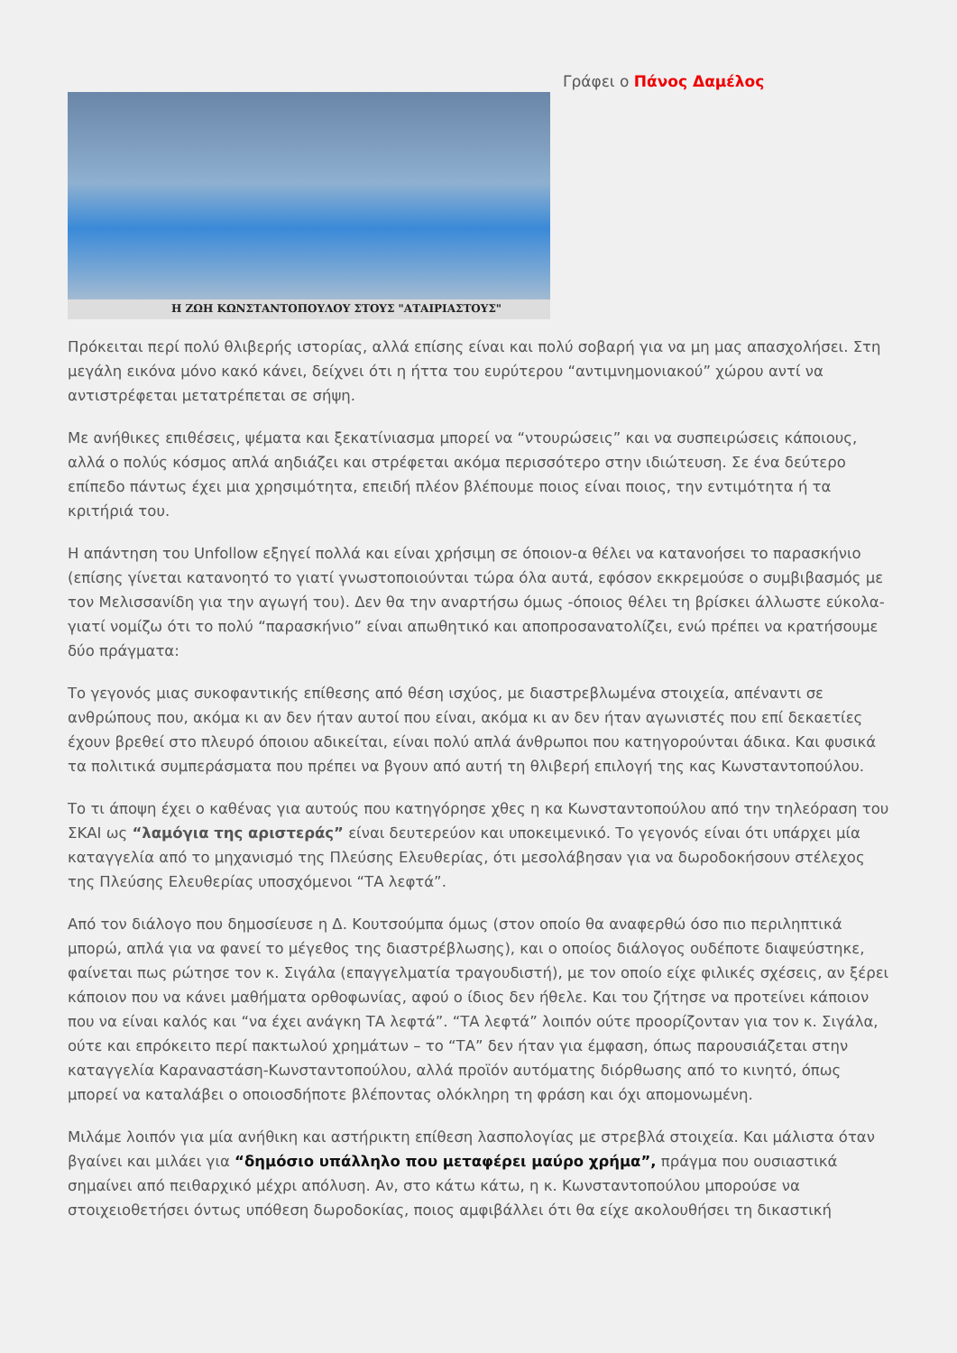Η ΖΩΗ ΚΩΝΣΤΑΝΤΟΠΟΥΛΟΥ ΣΤΟΥΣ "ΑΤΑΙΡΙΑΣΤΟΥΣ"
Γράφει ο Πάνος Δαμέλος
Πρόκειται περί πολύ θλιβερής ιστορίας, αλλά επίσης είναι και πολύ σοβαρή για να μη μας απασχολήσει. Στη μεγάλη εικόνα μόνο κακό κάνει, δείχνει ότι η ήττα του ευρύτερου “αντιμνημονιακού” χώρου αντί να αντιστρέφεται μετατρέπεται σε σήψη.
Με ανήθικες επιθέσεις, ψέματα και ξεκατίνιασμα μπορεί να “ντουρώσεις” και να συσπειρώσεις κάποιους, αλλά ο πολύς κόσμος απλά αηδιάζει και στρέφεται ακόμα περισσότερο στην ιδιώτευση. Σε ένα δεύτερο επίπεδο πάντως έχει μια χρησιμότητα, επειδή πλέον βλέπουμε ποιος είναι ποιος, την εντιμότητα ή τα κριτήριά του.
Η απάντηση του Unfollow εξηγεί πολλά και είναι χρήσιμη σε όποιον-α θέλει να κατανοήσει το παρασκήνιο (επίσης γίνεται κατανοητό το γιατί γνωστοποιούνται τώρα όλα αυτά, εφόσον εκκρεμούσε ο συμβιβασμός με τον Μελισσανίδη για την αγωγή του). Δεν θα την αναρτήσω όμως -όποιος θέλει τη βρίσκει άλλωστε εύκολα- γιατί νομίζω ότι το πολύ “παρασκήνιο” είναι απωθητικό και αποπροσανατολίζει, ενώ πρέπει να κρατήσουμε δύο πράγματα:
Το γεγονός μιας συκοφαντικής επίθεσης από θέση ισχύος, με διαστρεβλωμένα στοιχεία, απέναντι σε ανθρώπους που, ακόμα κι αν δεν ήταν αυτοί που είναι, ακόμα κι αν δεν ήταν αγωνιστές που επί δεκαετίες έχουν βρεθεί στο πλευρό όποιου αδικείται, είναι πολύ απλά άνθρωποι που κατηγορούνται άδικα. Και φυσικά τα πολιτικά συμπεράσματα που πρέπει να βγουν από αυτή τη θλιβερή επιλογή της κας Κωνσταντοπούλου.
Το τι άποψη έχει ο καθένας για αυτούς που κατηγόρησε χθες η κα Κωνσταντοπούλου από την τηλεόραση του ΣΚΑΙ ως “λαμόγια της αριστεράς” είναι δευτερεύον και υποκειμενικό. Το γεγονός είναι ότι υπάρχει μία καταγγελία από το μηχανισμό της Πλεύσης Ελευθερίας, ότι μεσολάβησαν για να δωροδοκήσουν στέλεχος της Πλεύσης Ελευθερίας υποσχόμενοι “ΤΑ λεφτά”.
Από τον διάλογο που δημοσίευσε η Δ. Κουτσούμπα όμως (στον οποίο θα αναφερθώ όσο πιο περιληπτικά μπορώ, απλά για να φανεί το μέγεθος της διαστρέβλωσης), και ο οποίος διάλογος ουδέποτε διαψεύστηκε, φαίνεται πως ρώτησε τον κ. Σιγάλα (επαγγελματία τραγουδιστή), με τον οποίο είχε φιλικές σχέσεις, αν ξέρει κάποιον που να κάνει μαθήματα ορθοφωνίας, αφού ο ίδιος δεν ήθελε. Και του ζήτησε να προτείνει κάποιον που να είναι καλός και “να έχει ανάγκη ΤΑ λεφτά”. “ΤΑ λεφτά” λοιπόν ούτε προορίζονταν για τον κ. Σιγάλα, ούτε και επρόκειτο περί πακτωλού χρημάτων – το “ΤΑ” δεν ήταν για έμφαση, όπως παρουσιάζεται στην καταγγελία Καραναστάση-Κωνσταντοπούλου, αλλά προϊόν αυτόματης διόρθωσης από το κινητό, όπως μπορεί να καταλάβει ο οποιοσδήποτε βλέποντας ολόκληρη τη φράση και όχι απομονωμένη.
Μιλάμε λοιπόν για μία ανήθικη και αστήρικτη επίθεση λασπολογίας με στρεβλά στοιχεία. Και μάλιστα όταν βγαίνει και μιλάει για “δημόσιο υπάλληλο που μεταφέρει μαύρο χρήμα”, πράγμα που ουσιαστικά σημαίνει από πειθαρχικό μέχρι απόλυση. Αν, στο κάτω κάτω, η κ. Κωνσταντοπούλου μπορούσε να στοιχειοθετήσει όντως υπόθεση δωροδοκίας, ποιος αμφιβάλλει ότι θα είχε ακολουθήσει τη δικαστική